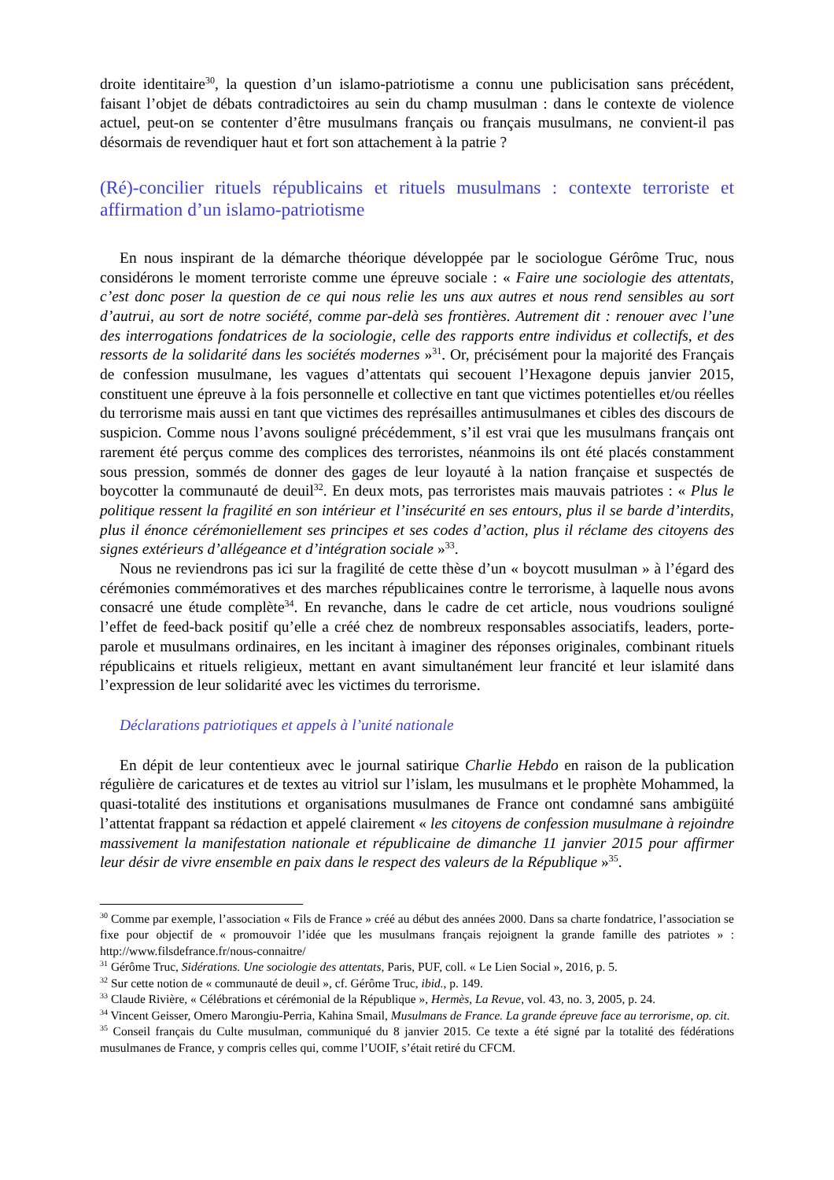droite identitaire<sup>30</sup>, la question d’un islamo-patriotisme a connu une publicisation sans précédent, faisant l’objet de débats contradictoires au sein du champ musulman : dans le contexte de violence actuel, peut-on se contenter d’être musulmans français ou français musulmans, ne convient-il pas désormais de revendiquer haut et fort son attachement à la patrie ?
(Ré)-concilier rituels républicains et rituels musulmans : contexte terroriste et affirmation d’un islamo-patriotisme
En nous inspirant de la démarche théorique développée par le sociologue Gérôme Truc, nous considérons le moment terroriste comme une épreuve sociale : « Faire une sociologie des attentats, c’est donc poser la question de ce qui nous relie les uns aux autres et nous rend sensibles au sort d’autrui, au sort de notre société, comme par-delà ses frontières. Autrement dit : renouer avec l’une des interrogations fondatrices de la sociologie, celle des rapports entre individus et collectifs, et des ressorts de la solidarité dans les sociétés modernes »<sup>31</sup>. Or, précisément pour la majorité des Français de confession musulmane, les vagues d’attentats qui secouent l’Hexagone depuis janvier 2015, constituent une épreuve à la fois personnelle et collective en tant que victimes potentielles et/ou réelles du terrorisme mais aussi en tant que victimes des représailles antimusulmanes et cibles des discours de suspicion. Comme nous l’avons souligné précédemment, s’il est vrai que les musulmans français ont rarement été perçus comme des complices des terroristes, néanmoins ils ont été placés constamment sous pression, sommés de donner des gages de leur loyauté à la nation française et suspectés de boycotter la communauté de deuil<sup>32</sup>. En deux mots, pas terroristes mais mauvais patriotes : « Plus le politique ressent la fragilité en son intérieur et l’insécurité en ses entours, plus il se barde d’interdits, plus il énonce cérémoniellement ses principes et ses codes d’action, plus il réclame des citoyens des signes extérieurs d’allégeance et d’intégration sociale »<sup>33</sup>.
Nous ne reviendrons pas ici sur la fragilité de cette thèse d’un « boycott musulman » à l’égard des cérémonies commémoratives et des marches républicaines contre le terrorisme, à laquelle nous avons consacré une étude complète<sup>34</sup>. En revanche, dans le cadre de cet article, nous voudrions souligné l’effet de feed-back positif qu’elle a créé chez de nombreux responsables associatifs, leaders, porte-parole et musulmans ordinaires, en les incitant à imaginer des réponses originales, combinant rituels républicains et rituels religieux, mettant en avant simultanément leur francité et leur islamité dans l’expression de leur solidarité avec les victimes du terrorisme.
Déclarations patriotiques et appels à l’unité nationale
En dépit de leur contentieux avec le journal satirique Charlie Hebdo en raison de la publication régulière de caricatures et de textes au vitriol sur l’islam, les musulmans et le prophète Mohammed, la quasi-totalité des institutions et organisations musulmanes de France ont condamné sans ambigüité l’attentat frappant sa rédaction et appelé clairement « les citoyens de confession musulmane à rejoindre massivement la manifestation nationale et républicaine de dimanche 11 janvier 2015 pour affirmer leur désir de vivre ensemble en paix dans le respect des valeurs de la République »<sup>35</sup>.
<sup>30</sup> Comme par exemple, l’association « Fils de France » créé au début des années 2000. Dans sa charte fondatrice, l’association se fixe pour objectif de « promouvoir l’idée que les musulmans français rejoignent la grande famille des patriotes » : http://www.filsdefrance.fr/nous-connaitre/
<sup>31</sup> Gérôme Truc, Sidérations. Une sociologie des attentats, Paris, PUF, coll. « Le Lien Social », 2016, p. 5.
<sup>32</sup> Sur cette notion de « communauté de deuil », cf. Gérôme Truc, ibid., p. 149.
<sup>33</sup> Claude Rivière, « Célébrations et cérémonial de la République », Hermès, La Revue, vol. 43, no. 3, 2005, p. 24.
<sup>34</sup> Vincent Geisser, Omero Marongiu-Perria, Kahina Smail, Musulmans de France. La grande épreuve face au terrorisme, op. cit.
<sup>35</sup> Conseil français du Culte musulman, communiqué du 8 janvier 2015. Ce texte a été signé par la totalité des fédérations musulmanes de France, y compris celles qui, comme l’UOIF, s’était retiré du CFCM.